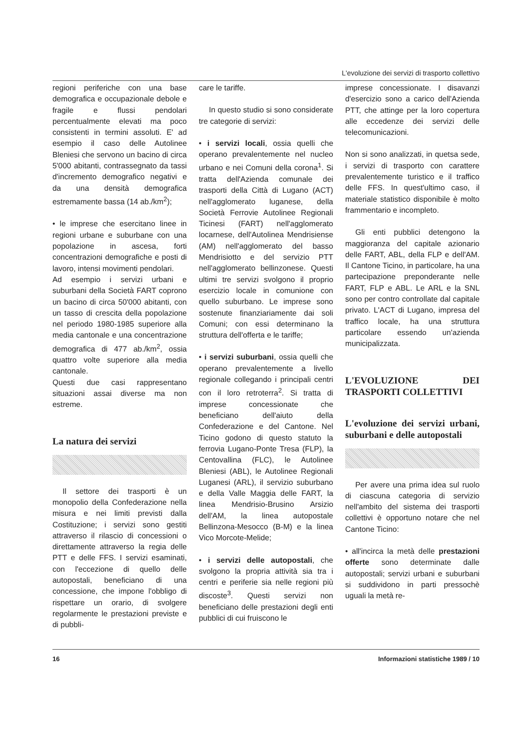L'evoluzione dei servizi di trasporto collettivo
regioni periferiche con una base demografica e occupazionale debole e fragile e flussi pendolari percentualmente elevati ma poco consistenti in termini assoluti. E' ad esempio il caso delle Autolinee Bleniesi che servono un bacino di circa 5'000 abitanti, contrassegnato da tassi d'incremento demografico negativi e da una densità demografica estremamente bassa (14 ab./km<sup>2</sup>);
• le imprese che esercitano linee in regioni urbane e suburbane con una popolazione in ascesa, forti concentrazioni demografiche e posti di lavoro, intensi movimenti pendolari.
Ad esempio i servizi urbani e suburbani della Società FART coprono un bacino di circa 50'000 abitanti, con un tasso di crescita della popolazione nel periodo 1980-1985 superiore alla media cantonale e una concentrazione demografica di 477 ab./km<sup>2</sup>, ossia quattro volte superiore alla media cantonale.
Questi due casi rappresentano situazioni assai diverse ma non estreme.
La natura dei servizi
Il settore dei trasporti è un monopolio della Confederazione nella misura e nei limiti previsti dalla Costituzione; i servizi sono gestiti attraverso il rilascio di concessioni o direttamente attraverso la regia delle PTT e delle FFS. I servizi esaminati, con l'eccezione di quello delle autopostali, beneficiano di una concessione, che impone l'obbligo di rispettare un orario, di svolgere regolarmente le prestazioni previste e di pubbli-
care le tariffe.
In questo studio si sono considerate tre categorie di servizi:
• i servizi locali, ossia quelli che operano prevalentemente nel nucleo urbano e nei Comuni della corona<sup>1</sup>. Si tratta dell'Azienda comunale dei trasporti della Città di Lugano (ACT) nell'agglomerato luganese, della Società Ferrovie Autolinee Regionali Ticinesi (FART) nell'agglomerato locarnese, dell'Autolinea Mendrisiense (AM) nell'agglomerato del basso Mendrisiotto e del servizio PTT nell'agglomerato bellinzonese. Questi ultimi tre servizi svolgono il proprio esercizio locale in comunione con quello suburbano. Le imprese sono sostenute finanziariamente dai soli Comuni; con essi determinano la struttura dell'offerta e le tariffe;
• i servizi suburbani, ossia quelli che operano prevalentemente a livello regionale collegando i principali centri con il loro retroterra<sup>2</sup>. Si tratta di imprese concessionate che beneficiano dell'aiuto della Confederazione e del Cantone. Nel Ticino godono di questo statuto la ferrovia Lugano-Ponte Tresa (FLP), la Centovallina (FLC), le Autolinee Bleniesi (ABL), le Autolinee Regionali Luganesi (ARL), il servizio suburbano e della Valle Maggia delle FART, la linea Mendrisio-Brusino Arsizio dell'AM, la linea autopostale Bellinzona-Mesocco (B-M) e la linea Vico Morcote-Melide;
• i servizi delle autopostali, che svolgono la propria attività sia tra i centri e periferie sia nelle regioni più discoste<sup>3</sup>. Questi servizi non beneficiano delle prestazioni degli enti pubblici di cui fruiscono le
imprese concessionate. I disavanzi d'esercizio sono a carico dell'Azienda PTT, che attinge per la loro copertura alle eccedenze dei servizi delle telecomunicazioni.
Non si sono analizzati, in quetsa sede, i servizi di trasporto con carattere prevalentemente turistico e il traffico delle FFS. In quest'ultimo caso, il materiale statistico disponibile è molto frammentario e incompleto.
Gli enti pubblici detengono la maggioranza del capitale azionario delle FART, ABL, della FLP e dell'AM. Il Cantone Ticino, in particolare, ha una partecipazione preponderante nelle FART, FLP e ABL. Le ARL e la SNL sono per contro controllate dal capitale privato. L'ACT di Lugano, impresa del traffico locale, ha una struttura particolare essendo un'azienda municipalizzata.
L'EVOLUZIONE DEI TRASPORTI COLLETTIVI
L'evoluzione dei servizi urbani, suburbani e delle autopostali
Per avere una prima idea sul ruolo di ciascuna categoria di servizio nell'ambito del sistema dei trasporti collettivi è opportuno notare che nel Cantone Ticino:
• all'incirca la metà delle prestazioni offerte sono determinate dalle autopostali; servizi urbani e suburbani si suddividono in parti pressochè uguali la metà re-
16 Informazioni statistiche 1989 / 10